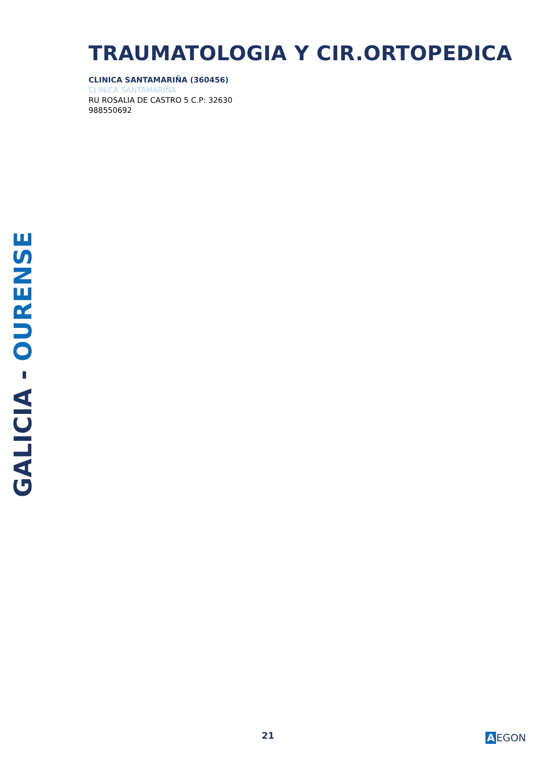TRAUMATOLOGIA Y CIR.ORTOPEDICA
CLINICA SANTAMARIÑA (360456)
CLINICA SANTAMARIÑA
RU ROSALIA DE CASTRO 5 C.P: 32630
988550692
GALICIA - OURENSE
21 A EGON